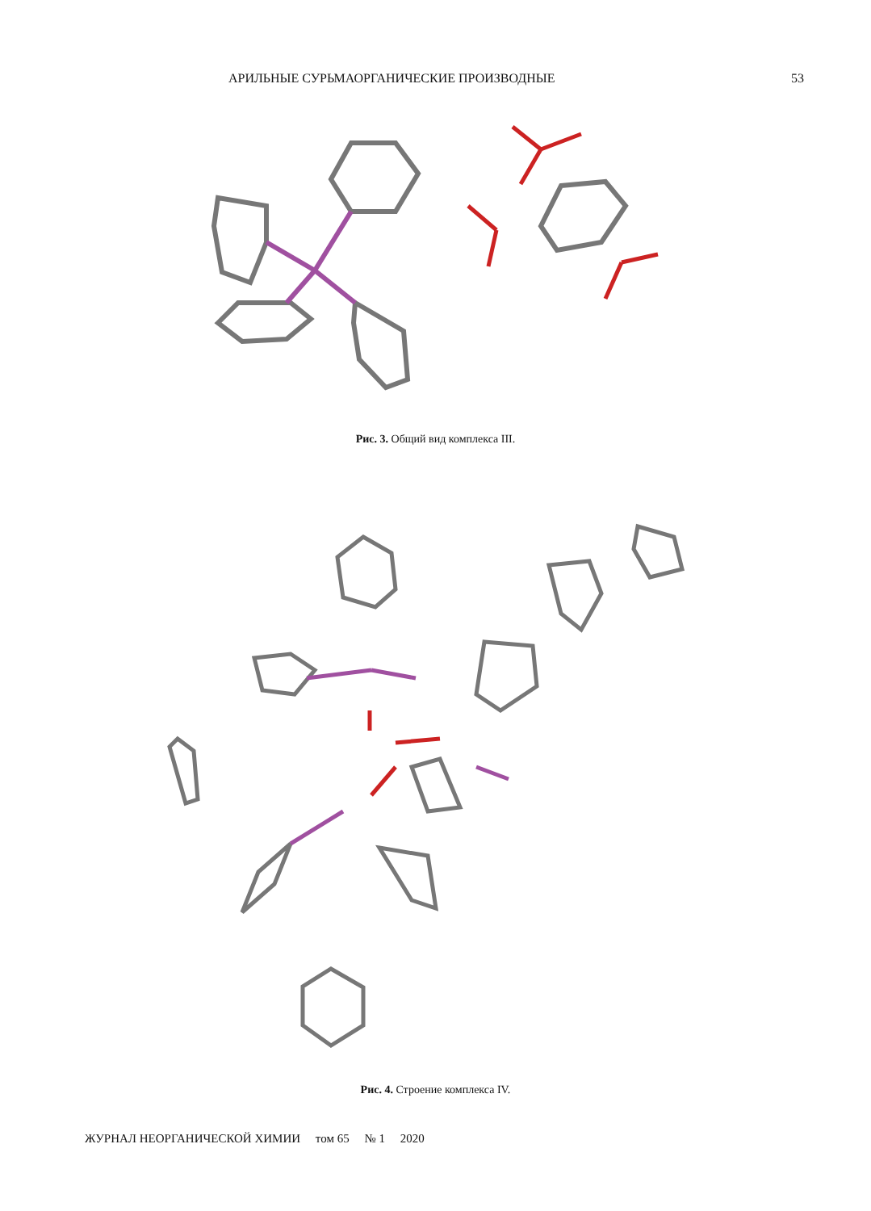АРИЛЬНЫЕ СУРЬМАОРГАНИЧЕСКИЕ ПРОИЗВОДНЫЕ 53
Рис. 3. Общий вид комплекса III.
Рис. 4. Строение комплекса IV.
ЖУРНАЛ НЕОРГАНИЧЕСКОЙ ХИМИИ том 65 № 1 2020